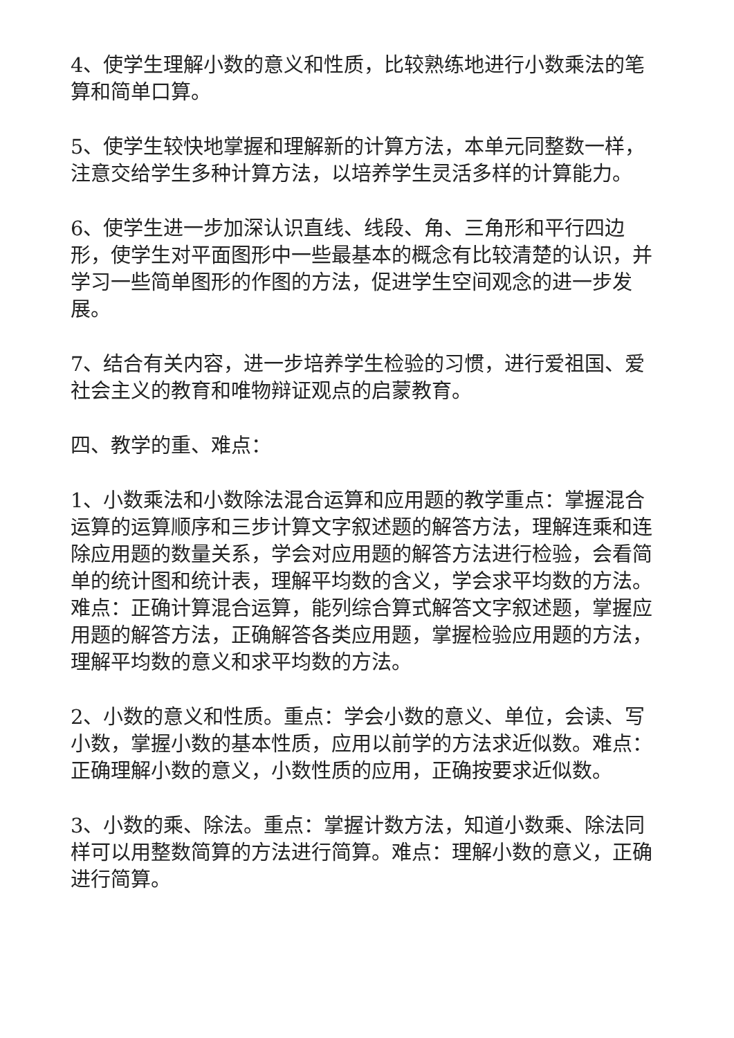4、使学生理解小数的意义和性质，比较熟练地进行小数乘法的笔算和简单口算。
5、使学生较快地掌握和理解新的计算方法，本单元同整数一样，注意交给学生多种计算方法，以培养学生灵活多样的计算能力。
6、使学生进一步加深认识直线、线段、角、三角形和平行四边形，使学生对平面图形中一些最基本的概念有比较清楚的认识，并学习一些简单图形的作图的方法，促进学生空间观念的进一步发展。
7、结合有关内容，进一步培养学生检验的习惯，进行爱祖国、爱社会主义的教育和唯物辩证观点的启蒙教育。
四、教学的重、难点：
1、小数乘法和小数除法混合运算和应用题的教学重点：掌握混合运算的运算顺序和三步计算文字叙述题的解答方法，理解连乘和连除应用题的数量关系，学会对应用题的解答方法进行检验，会看简单的统计图和统计表，理解平均数的含义，学会求平均数的方法。难点：正确计算混合运算，能列综合算式解答文字叙述题，掌握应用题的解答方法，正确解答各类应用题，掌握检验应用题的方法，理解平均数的意义和求平均数的方法。
2、小数的意义和性质。重点：学会小数的意义、单位，会读、写小数，掌握小数的基本性质，应用以前学的方法求近似数。难点：正确理解小数的意义，小数性质的应用，正确按要求近似数。
3、小数的乘、除法。重点：掌握计数方法，知道小数乘、除法同样可以用整数简算的方法进行简算。难点：理解小数的意义，正确进行简算。